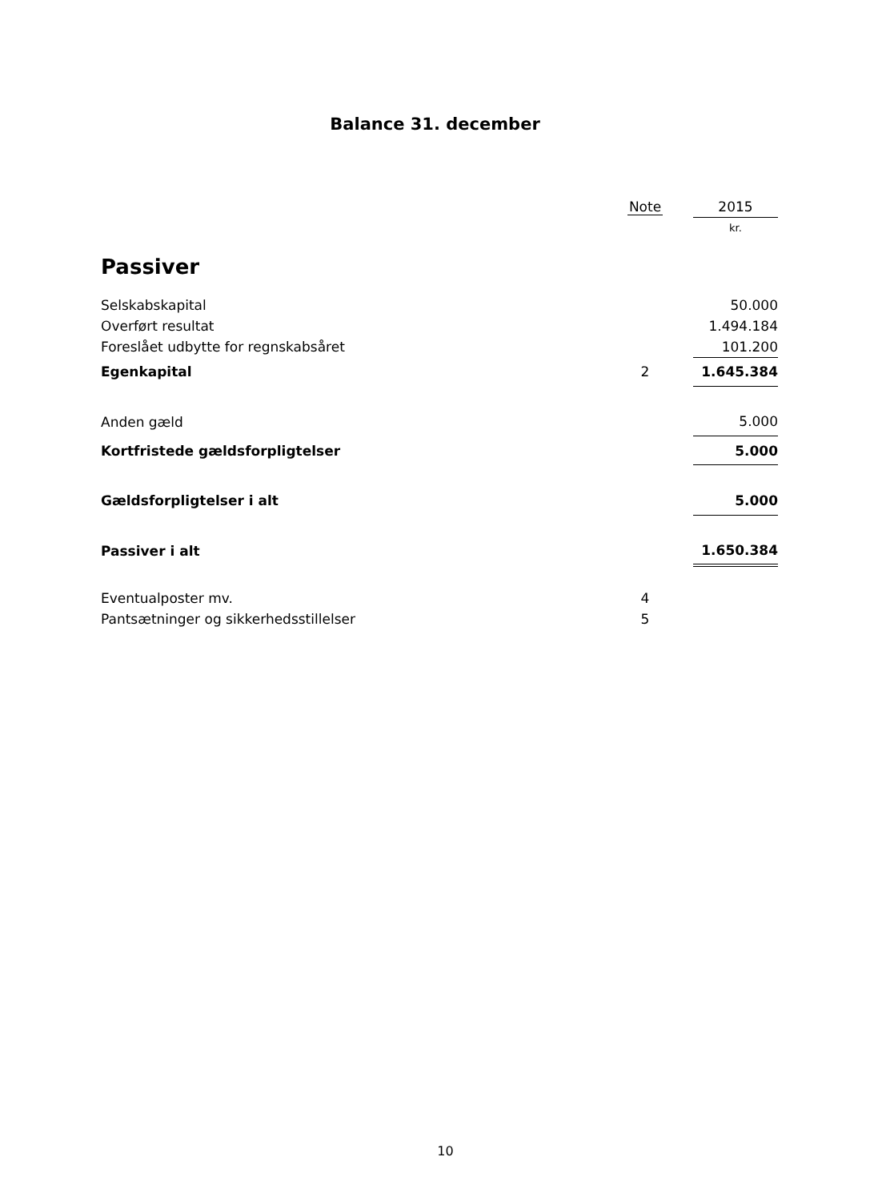Balance 31. december
| | Note | | 2015 |
| | | | kr. |
| Passiver | | | |
| Selskabskapital | | | 50.000 |
| Overført resultat | | | 1.494.184 |
| Foreslået udbytte for regnskabsåret | | | 101.200 |
| Egenkapital | 2 | | 1.645.384 |
| Anden gæld | | | 5.000 |
| Kortfristede gældsforpligtelser | | | 5.000 |
| Gældsforpligtelser i alt | | | 5.000 |
| Passiver i alt | | | 1.650.384 |
| Eventualposter mv. | 4 | | |
| Pantsætninger og sikkerhedsstillelser | 5 | | |
10